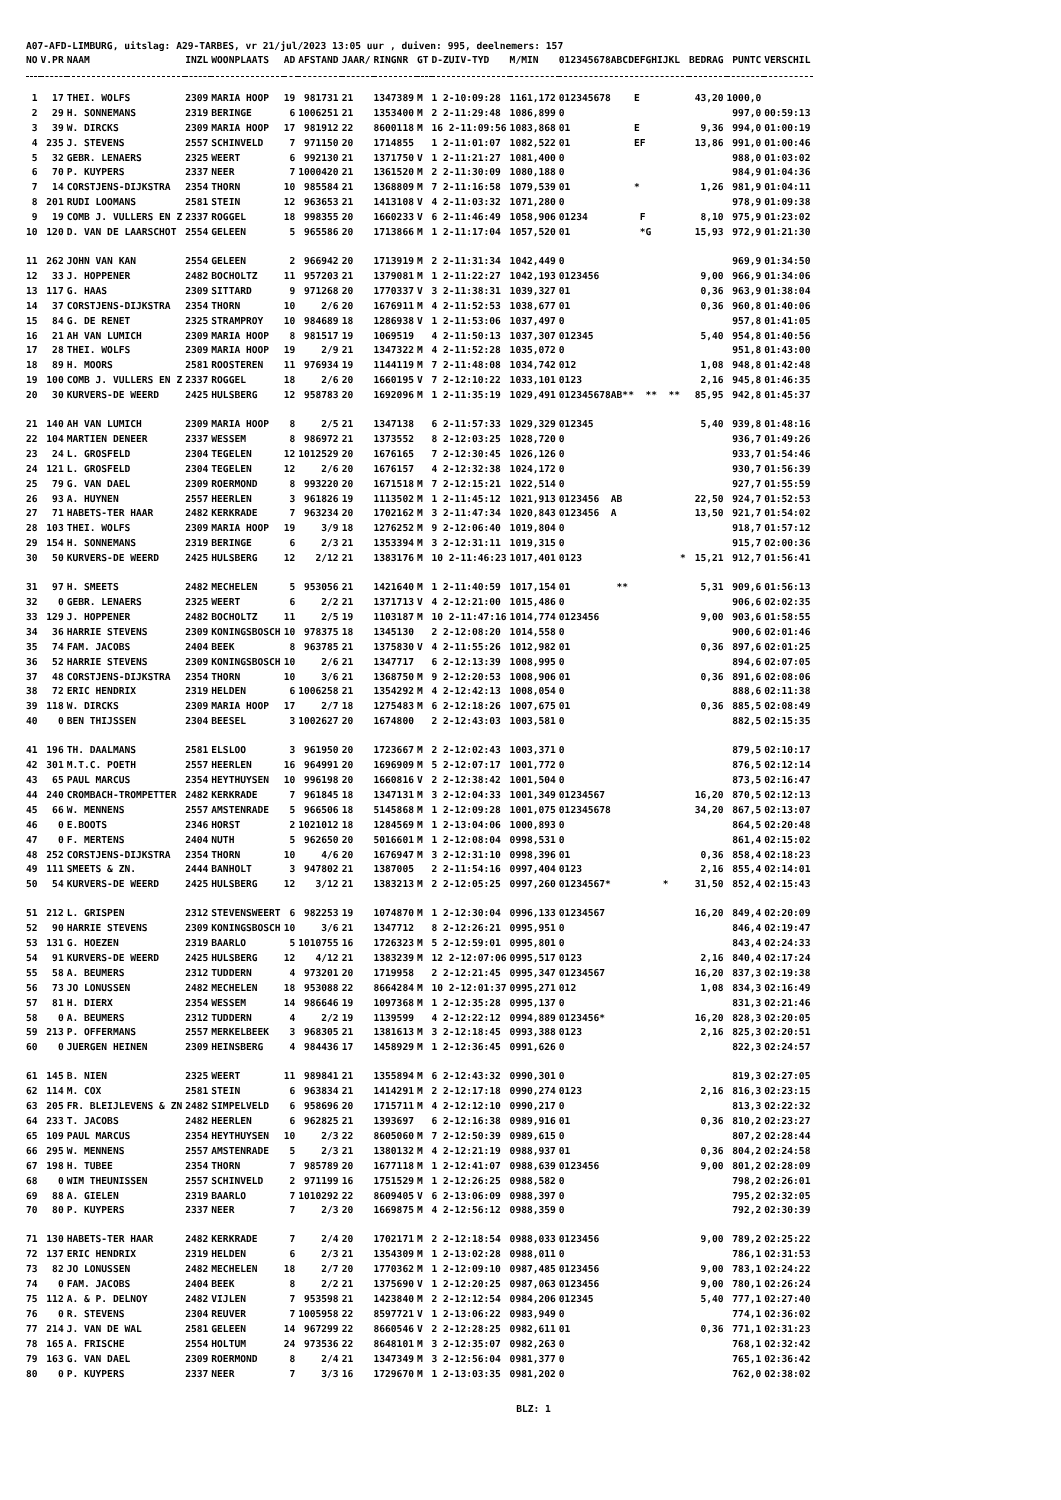A07-AFD-LIMBURG, uitslag: A29-TARBES, vr 21/jul/2023 13:05 uur , duiven: 995, deelnemers: 157
| NO | V.PR | NAAM | INZL | WOONPLAATS | AD | AFSTAND | JAAR/ | RINGNR | GT | D-ZUIV-TYD | M/MIN | 012345678ABCDEFGHIJKL | BEDRAG | PUNTC | VERSCHIL |
| --- | --- | --- | --- | --- | --- | --- | --- | --- | --- | --- | --- | --- | --- | --- | --- |
| 1 | 17 | THEI. WOLFS | 2309 | MARIA HOOP | 19 | 981731 | 21 | 1347389 | M | 1 2-10:09:28 | 1161,172 | 012345678 E | 43,20 | 1000,0 | |
| 2 | 29 | H. SONNEMANS | 2319 | BERINGE | 6 | 1006251 | 21 | 1353400 | M | 2 2-11:29:48 | 1086,899 | 0 | | 997,0 | 00:59:13 |
| 3 | 39 | W. DIRCKS | 2309 | MARIA HOOP | 17 | 981912 | 22 | 8600118 | M | 16 2-11:09:56 | 1083,868 | 01 E | 9,36 | 994,0 | 01:00:19 |
| 4 | 235 | J. STEVENS | 2557 | SCHINVELD | 7 | 971150 | 20 | 1714855 | | 1 2-11:01:07 | 1082,522 | 01 EF | 13,86 | 991,0 | 01:00:46 |
| 5 | 32 | GEBR. LENAERS | 2325 | WEERT | 6 | 992130 | 21 | 1371750 | V | 1 2-11:21:27 | 1081,400 | 0 | | 988,0 | 01:03:02 |
| 6 | 70 | P. KUYPERS | 2337 | NEER | 7 | 1000420 | 21 | 1361520 | M | 2 2-11:30:09 | 1080,188 | 0 | | 984,9 | 01:04:36 |
| 7 | 14 | CORSTJENS-DIJKSTRA | 2354 | THORN | 10 | 985584 | 21 | 1368809 | M | 7 2-11:16:58 | 1079,539 | 01 * | 1,26 | 981,9 | 01:04:11 |
| 8 | 201 | RUDI LOOMANS | 2581 | STEIN | 12 | 963653 | 21 | 1413108 | V | 4 2-11:03:32 | 1071,280 | 0 | | 978,9 | 01:09:38 |
| 9 | 19 | COMB J. VULLERS EN Z | 2337 | ROGGEL | 18 | 998355 | 20 | 1660233 | V | 6 2-11:46:49 | 1058,906 | 01234 F | 8,10 | 975,9 | 01:23:02 |
| 10 | 120 | D. VAN DE LAARSCHOT | 2554 | GELEEN | 5 | 965586 | 20 | 1713866 | M | 1 2-11:17:04 | 1057,520 | 01 *G | 15,93 | 972,9 | 01:21:30 |
| 11 | 262 | JOHN VAN KAN | 2554 | GELEEN | 2 | 966942 | 20 | 1713919 | M | 2 2-11:31:34 | 1042,449 | 0 | | 969,9 | 01:34:50 |
| 12 | 33 | J. HOPPENER | 2482 | BOCHOLTZ | 11 | 957203 | 21 | 1379081 | M | 1 2-11:22:27 | 1042,193 | 0123456 | 9,00 | 966,9 | 01:34:06 |
| 13 | 117 | G. HAAS | 2309 | SITTARD | 9 | 971268 | 20 | 1770337 | V | 3 2-11:38:31 | 1039,327 | 01 | 0,36 | 963,9 | 01:38:04 |
| 14 | 37 | CORSTJENS-DIJKSTRA | 2354 | THORN | 10 | 2/6 | 20 | 1676911 | M | 4 2-11:52:53 | 1038,677 | 01 | 0,36 | 960,8 | 01:40:06 |
| 15 | 84 | G. DE RENET | 2325 | STRAMPROY | 10 | 984689 | 18 | 1286938 | V | 1 2-11:53:06 | 1037,497 | 0 | | 957,8 | 01:41:05 |
| 16 | 21 | AH VAN LUMICH | 2309 | MARIA HOOP | 8 | 981517 | 19 | 1069519 | | 4 2-11:50:13 | 1037,307 | 012345 | 5,40 | 954,8 | 01:40:56 |
| 17 | 28 | THEI. WOLFS | 2309 | MARIA HOOP | 19 | 2/9 | 21 | 1347322 | M | 4 2-11:52:28 | 1035,072 | 0 | | 951,8 | 01:43:00 |
| 18 | 89 | H. MOORS | 2581 | ROOSTEREN | 11 | 976934 | 19 | 1144119 | M | 7 2-11:48:08 | 1034,742 | 012 | 1,08 | 948,8 | 01:42:48 |
| 19 | 100 | COMB J. VULLERS EN Z | 2337 | ROGGEL | 18 | 2/6 | 20 | 1660195 | V | 7 2-12:10:22 | 1033,101 | 0123 | 2,16 | 945,8 | 01:46:35 |
| 20 | 30 | KURVERS-DE WEERD | 2425 | HULSBERG | 12 | 958783 | 20 | 1692096 | M | 1 2-11:35:19 | 1029,491 | 012345678AB** ** ** | 85,95 | 942,8 | 01:45:37 |
| 21 | 140 | AH VAN LUMICH | 2309 | MARIA HOOP | 8 | 2/5 | 21 | 1347138 | | 6 2-11:57:33 | 1029,329 | 012345 | 5,40 | 939,8 | 01:48:16 |
| 22 | 104 | MARTIEN DENEER | 2337 | WESSEM | 8 | 986972 | 21 | 1373552 | | 8 2-12:03:25 | 1028,720 | 0 | | 936,7 | 01:49:26 |
| 23 | 24 | L. GROSFELD | 2304 | TEGELEN | 12 | 1012529 | 20 | 1676165 | | 7 2-12:30:45 | 1026,126 | 0 | | 933,7 | 01:54:46 |
| 24 | 121 | L. GROSFELD | 2304 | TEGELEN | 12 | 2/6 | 20 | 1676157 | | 4 2-12:32:38 | 1024,172 | 0 | | 930,7 | 01:56:39 |
| 25 | 79 | G. VAN DAEL | 2309 | ROERMOND | 8 | 993220 | 20 | 1671518 | M | 7 2-12:15:21 | 1022,514 | 0 | | 927,7 | 01:55:59 |
| 26 | 93 | A. HUYNEN | 2557 | HEERLEN | 3 | 961826 | 19 | 1113502 | M | 1 2-11:45:12 | 1021,913 | 0123456 AB | 22,50 | 924,7 | 01:52:53 |
| 27 | 71 | HABETS-TER HAAR | 2482 | KERKRADE | 7 | 963234 | 20 | 1702162 | M | 3 2-11:47:34 | 1020,843 | 0123456 A | 13,50 | 921,7 | 01:54:02 |
| 28 | 103 | THEI. WOLFS | 2309 | MARIA HOOP | 19 | 3/9 | 18 | 1276252 | M | 9 2-12:06:40 | 1019,804 | 0 | | 918,7 | 01:57:12 |
| 29 | 154 | H. SONNEMANS | 2319 | BERINGE | 6 | 2/3 | 21 | 1353394 | M | 3 2-12:31:11 | 1019,315 | 0 | | 915,7 | 02:00:36 |
| 30 | 50 | KURVERS-DE WEERD | 2425 | HULSBERG | 12 | 2/12 | 21 | 1383176 | M | 10 2-11:46:23 | 1017,401 | 0123 * | 15,21 | 912,7 | 01:56:41 |
| 31 | 97 | H. SMEETS | 2482 | MECHELEN | 5 | 953056 | 21 | 1421640 | M | 1 2-11:40:59 | 1017,154 | 01 ** | 5,31 | 909,6 | 01:56:13 |
| 32 | 0 | GEBR. LENAERS | 2325 | WEERT | 6 | 2/2 | 21 | 1371713 | V | 4 2-12:21:00 | 1015,486 | 0 | | 906,6 | 02:02:35 |
| 33 | 129 | J. HOPPENER | 2482 | BOCHOLTZ | 11 | 2/5 | 19 | 1103187 | M | 10 2-11:47:16 | 1014,774 | 0123456 | 9,00 | 903,6 | 01:58:55 |
| 34 | 36 | HARRIE STEVENS | 2309 | KONINGSBOSCH | 10 | 978375 | 18 | 1345130 | | 2 2-12:08:20 | 1014,558 | 0 | | 900,6 | 02:01:46 |
| 35 | 74 | FAM. JACOBS | 2404 | BEEK | 8 | 963785 | 21 | 1375830 | V | 4 2-11:55:26 | 1012,982 | 01 | 0,36 | 897,6 | 02:01:25 |
| 36 | 52 | HARRIE STEVENS | 2309 | KONINGSBOSCH | 10 | 2/6 | 21 | 1347717 | | 6 2-12:13:39 | 1008,995 | 0 | | 894,6 | 02:07:05 |
| 37 | 48 | CORSTJENS-DIJKSTRA | 2354 | THORN | 10 | 3/6 | 21 | 1368750 | M | 9 2-12:20:53 | 1008,906 | 01 | 0,36 | 891,6 | 02:08:06 |
| 38 | 72 | ERIC HENDRIX | 2319 | HELDEN | 6 | 1006258 | 21 | 1354292 | M | 4 2-12:42:13 | 1008,054 | 0 | | 888,6 | 02:11:38 |
| 39 | 118 | W. DIRCKS | 2309 | MARIA HOOP | 17 | 2/7 | 18 | 1275483 | M | 6 2-12:18:26 | 1007,675 | 01 | 0,36 | 885,5 | 02:08:49 |
| 40 | 0 | BEN THIJSSEN | 2304 | BEESEL | 3 | 1002627 | 20 | 1674800 | | 2 2-12:43:03 | 1003,581 | 0 | | 882,5 | 02:15:35 |
| 41 | 196 | TH. DAALMANS | 2581 | ELSLOO | 3 | 961950 | 20 | 1723667 | M | 2 2-12:02:43 | 1003,371 | 0 | | 879,5 | 02:10:17 |
| 42 | 301 | M.T.C. POETH | 2557 | HEERLEN | 16 | 964991 | 20 | 1696909 | M | 5 2-12:07:17 | 1001,772 | 0 | | 876,5 | 02:12:14 |
| 43 | 65 | PAUL MARCUS | 2354 | HEYTHUYSEN | 10 | 996198 | 20 | 1660816 | V | 2 2-12:38:42 | 1001,504 | 0 | | 873,5 | 02:16:47 |
| 44 | 240 | CROMBACH-TROMPETTER | 2482 | KERKRADE | 7 | 961845 | 18 | 1347131 | M | 3 2-12:04:33 | 1001,349 | 01234567 | 16,20 | 870,5 | 02:12:13 |
| 45 | 66 | W. MENNENS | 2557 | AMSTENRADE | 5 | 966506 | 18 | 5145868 | M | 1 2-12:09:28 | 1001,075 | 012345678 | 34,20 | 867,5 | 02:13:07 |
| 46 | 0 | E.BOOTS | 2346 | HORST | 2 | 1021012 | 18 | 1284569 | M | 1 2-13:04:06 | 1000,893 | 0 | | 864,5 | 02:20:48 |
| 47 | 0 | F. MERTENS | 2404 | NUTH | 5 | 962650 | 20 | 5016601 | M | 1 2-12:08:04 | 0998,531 | 0 | | 861,4 | 02:15:02 |
| 48 | 252 | CORSTJENS-DIJKSTRA | 2354 | THORN | 10 | 4/6 | 20 | 1676947 | M | 3 2-12:31:10 | 0998,396 | 01 | 0,36 | 858,4 | 02:18:23 |
| 49 | 111 | SMEETS & ZN. | 2444 | BANHOLT | 3 | 947802 | 21 | 1387005 | | 2 2-11:54:16 | 0997,404 | 0123 | 2,16 | 855,4 | 02:14:01 |
| 50 | 54 | KURVERS-DE WEERD | 2425 | HULSBERG | 12 | 3/12 | 21 | 1383213 | M | 2 2-12:05:25 | 0997,260 | 01234567* * | 31,50 | 852,4 | 02:15:43 |
| 51 | 212 | L. GRISPEN | 2312 | STEVENSWEERT | 6 | 982253 | 19 | 1074870 | M | 1 2-12:30:04 | 0996,133 | 01234567 | 16,20 | 849,4 | 02:20:09 |
| 52 | 90 | HARRIE STEVENS | 2309 | KONINGSBOSCH | 10 | 3/6 | 21 | 1347712 | | 8 2-12:26:21 | 0995,951 | 0 | | 846,4 | 02:19:47 |
| 53 | 131 | G. HOEZEN | 2319 | BAARLO | 5 | 1010755 | 16 | 1726323 | M | 5 2-12:59:01 | 0995,801 | 0 | | 843,4 | 02:24:33 |
| 54 | 91 | KURVERS-DE WEERD | 2425 | HULSBERG | 12 | 4/12 | 21 | 1383239 | M | 12 2-12:07:06 | 0995,517 | 0123 | 2,16 | 840,4 | 02:17:24 |
| 55 | 58 | A. BEUMERS | 2312 | TUDDERN | 4 | 973201 | 20 | 1719958 | | 2 2-12:21:45 | 0995,347 | 01234567 | 16,20 | 837,3 | 02:19:38 |
| 56 | 73 | JO LONUSSEN | 2482 | MECHELEN | 18 | 953088 | 22 | 8664284 | M | 10 2-12:01:37 | 0995,271 | 012 | 1,08 | 834,3 | 02:16:49 |
| 57 | 81 | H. DIERX | 2354 | WESSEM | 14 | 986646 | 19 | 1097368 | M | 1 2-12:35:28 | 0995,137 | 0 | | 831,3 | 02:21:46 |
| 58 | 0 | A. BEUMERS | 2312 | TUDDERN | 4 | 2/2 | 19 | 1139599 | | 4 2-12:22:12 | 0994,889 | 0123456* | 16,20 | 828,3 | 02:20:05 |
| 59 | 213 | P. OFFERMANS | 2557 | MERKELBEEK | 3 | 968305 | 21 | 1381613 | M | 3 2-12:18:45 | 0993,388 | 0123 | 2,16 | 825,3 | 02:20:51 |
| 60 | 0 | JUERGEN HEINEN | 2309 | HEINSBERG | 4 | 984436 | 17 | 1458929 | M | 1 2-12:36:45 | 0991,626 | 0 | | 822,3 | 02:24:57 |
| 61 | 145 | B. NIEN | 2325 | WEERT | 11 | 989841 | 21 | 1355894 | M | 6 2-12:43:32 | 0990,301 | 0 | | 819,3 | 02:27:05 |
| 62 | 114 | M. COX | 2581 | STEIN | 6 | 963834 | 21 | 1414291 | M | 2 2-12:17:18 | 0990,274 | 0123 | 2,16 | 816,3 | 02:23:15 |
| 63 | 205 | FR. BLEIJLEVENS & ZN | 2482 | SIMPELVELD | 6 | 958696 | 20 | 1715711 | M | 4 2-12:12:10 | 0990,217 | 0 | | 813,3 | 02:22:32 |
| 64 | 233 | T. JACOBS | 2482 | HEERLEN | 6 | 962825 | 21 | 1393697 | | 6 2-12:16:38 | 0989,916 | 01 | 0,36 | 810,2 | 02:23:27 |
| 65 | 109 | PAUL MARCUS | 2354 | HEYTHUYSEN | 10 | 2/3 | 22 | 8605060 | M | 7 2-12:50:39 | 0989,615 | 0 | | 807,2 | 02:28:44 |
| 66 | 295 | W. MENNENS | 2557 | AMSTENRADE | 5 | 2/3 | 21 | 1380132 | M | 4 2-12:21:19 | 0988,937 | 01 | 0,36 | 804,2 | 02:24:58 |
| 67 | 198 | H. TUBEE | 2354 | THORN | 7 | 985789 | 20 | 1677118 | M | 1 2-12:41:07 | 0988,639 | 0123456 | 9,00 | 801,2 | 02:28:09 |
| 68 | 0 | WIM THEUNISSEN | 2557 | SCHINVELD | 2 | 971199 | 16 | 1751529 | M | 1 2-12:26:25 | 0988,582 | 0 | | 798,2 | 02:26:01 |
| 69 | 88 | A. GIELEN | 2319 | BAARLO | 7 | 1010292 | 22 | 8609405 | V | 6 2-13:06:09 | 0988,397 | 0 | | 795,2 | 02:32:05 |
| 70 | 80 | P. KUYPERS | 2337 | NEER | 7 | 2/3 | 20 | 1669875 | M | 4 2-12:56:12 | 0988,359 | 0 | | 792,2 | 02:30:39 |
| 71 | 130 | HABETS-TER HAAR | 2482 | KERKRADE | 7 | 2/4 | 20 | 1702171 | M | 2 2-12:18:54 | 0988,033 | 0123456 | 9,00 | 789,2 | 02:25:22 |
| 72 | 137 | ERIC HENDRIX | 2319 | HELDEN | 6 | 2/3 | 21 | 1354309 | M | 1 2-13:02:28 | 0988,011 | 0 | | 786,1 | 02:31:53 |
| 73 | 82 | JO LONUSSEN | 2482 | MECHELEN | 18 | 2/7 | 20 | 1770362 | M | 1 2-12:09:10 | 0987,485 | 0123456 | 9,00 | 783,1 | 02:24:22 |
| 74 | 0 | FAM. JACOBS | 2404 | BEEK | 8 | 2/2 | 21 | 1375690 | V | 1 2-12:20:25 | 0987,063 | 0123456 | 9,00 | 780,1 | 02:26:24 |
| 75 | 112 | A. & P. DELNOY | 2482 | VIJLEN | 7 | 953598 | 21 | 1423840 | M | 2 2-12:12:54 | 0984,206 | 012345 | 5,40 | 777,1 | 02:27:40 |
| 76 | 0 | R. STEVENS | 2304 | REUVER | 7 | 1005958 | 22 | 8597721 | V | 1 2-13:06:22 | 0983,949 | 0 | | 774,1 | 02:36:02 |
| 77 | 214 | J. VAN DE WAL | 2581 | GELEEN | 14 | 967299 | 22 | 8660546 | V | 2 2-12:28:25 | 0982,611 | 01 | 0,36 | 771,1 | 02:31:23 |
| 78 | 165 | A. FRISCHE | 2554 | HOLTUM | 24 | 973536 | 22 | 8648101 | M | 3 2-12:35:07 | 0982,263 | 0 | | 768,1 | 02:32:42 |
| 79 | 163 | G. VAN DAEL | 2309 | ROERMOND | 8 | 2/4 | 21 | 1347349 | M | 3 2-12:56:04 | 0981,377 | 0 | | 765,1 | 02:36:42 |
| 80 | 0 | P. KUYPERS | 2337 | NEER | 7 | 3/3 | 16 | 1729670 | M | 1 2-13:03:35 | 0981,202 | 0 | | 762,0 | 02:38:02 |
BLZ: 1